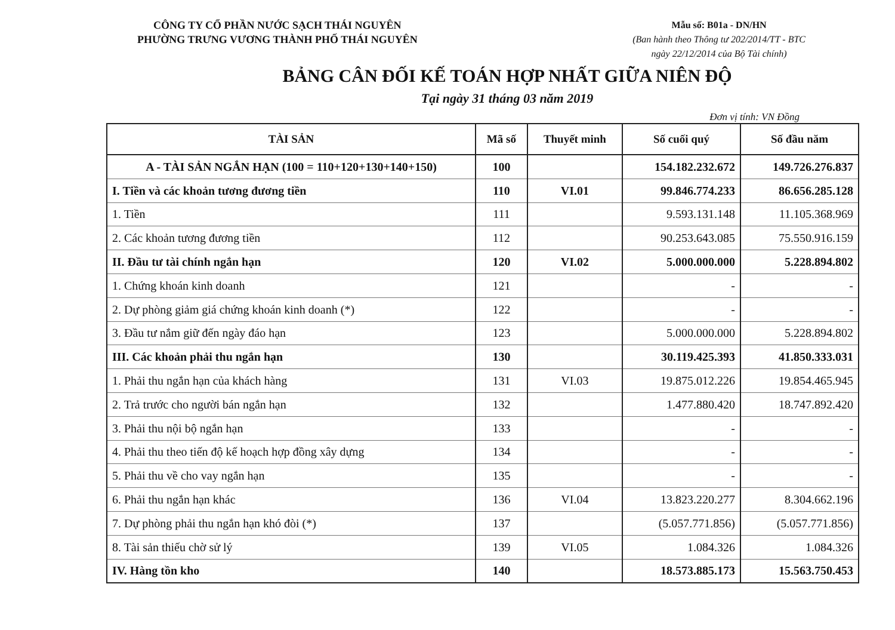CÔNG TY CỔ PHẦN NƯỚC SẠCH THÁI NGUYÊN
PHƯỜNG TRƯNG VƯƠNG THÀNH PHỐ THÁI NGUYÊN
Mẫu số: B01a - DN/HN
(Ban hành theo Thông tư 202/2014/TT - BTC
ngày 22/12/2014 của Bộ Tài chính)
BẢNG CÂN ĐỐI KẾ TOÁN HỢP NHẤT GIỮA NIÊN ĐỘ
Tại ngày 31 tháng 03 năm 2019
Đơn vị tính: VN Đồng
| TÀI SẢN | Mã số | Thuyết minh | Số cuối quý | Số đầu năm |
| --- | --- | --- | --- | --- |
| A - TÀI SẢN NGẮN HẠN (100 = 110+120+130+140+150) | 100 | | 154.182.232.672 | 149.726.276.837 |
| I. Tiền và các khoản tương đương tiền | 110 | VI.01 | 99.846.774.233 | 86.656.285.128 |
| 1. Tiền | 111 | | 9.593.131.148 | 11.105.368.969 |
| 2. Các khoản tương đương tiền | 112 | | 90.253.643.085 | 75.550.916.159 |
| II. Đầu tư tài chính ngắn hạn | 120 | VI.02 | 5.000.000.000 | 5.228.894.802 |
| 1. Chứng khoán kinh doanh | 121 | | - | - |
| 2. Dự phòng giảm giá chứng khoán kinh doanh (*) | 122 | | - | - |
| 3. Đầu tư nắm giữ đến ngày đáo hạn | 123 | | 5.000.000.000 | 5.228.894.802 |
| III. Các khoản phải thu ngắn hạn | 130 | | 30.119.425.393 | 41.850.333.031 |
| 1. Phải thu ngắn hạn của khách hàng | 131 | VI.03 | 19.875.012.226 | 19.854.465.945 |
| 2. Trả trước cho người bán ngắn hạn | 132 | | 1.477.880.420 | 18.747.892.420 |
| 3. Phải thu nội bộ ngắn hạn | 133 | | - | - |
| 4. Phải thu theo tiến độ kế hoạch hợp đồng xây dựng | 134 | | - | - |
| 5. Phải thu về cho vay ngắn hạn | 135 | | - | - |
| 6. Phải thu ngắn hạn khác | 136 | VI.04 | 13.823.220.277 | 8.304.662.196 |
| 7. Dự phòng phải thu ngắn hạn khó đòi (*) | 137 | | (5.057.771.856) | (5.057.771.856) |
| 8. Tài sản thiếu chờ sử lý | 139 | VI.05 | 1.084.326 | 1.084.326 |
| IV. Hàng tồn kho | 140 | | 18.573.885.173 | 15.563.750.453 |